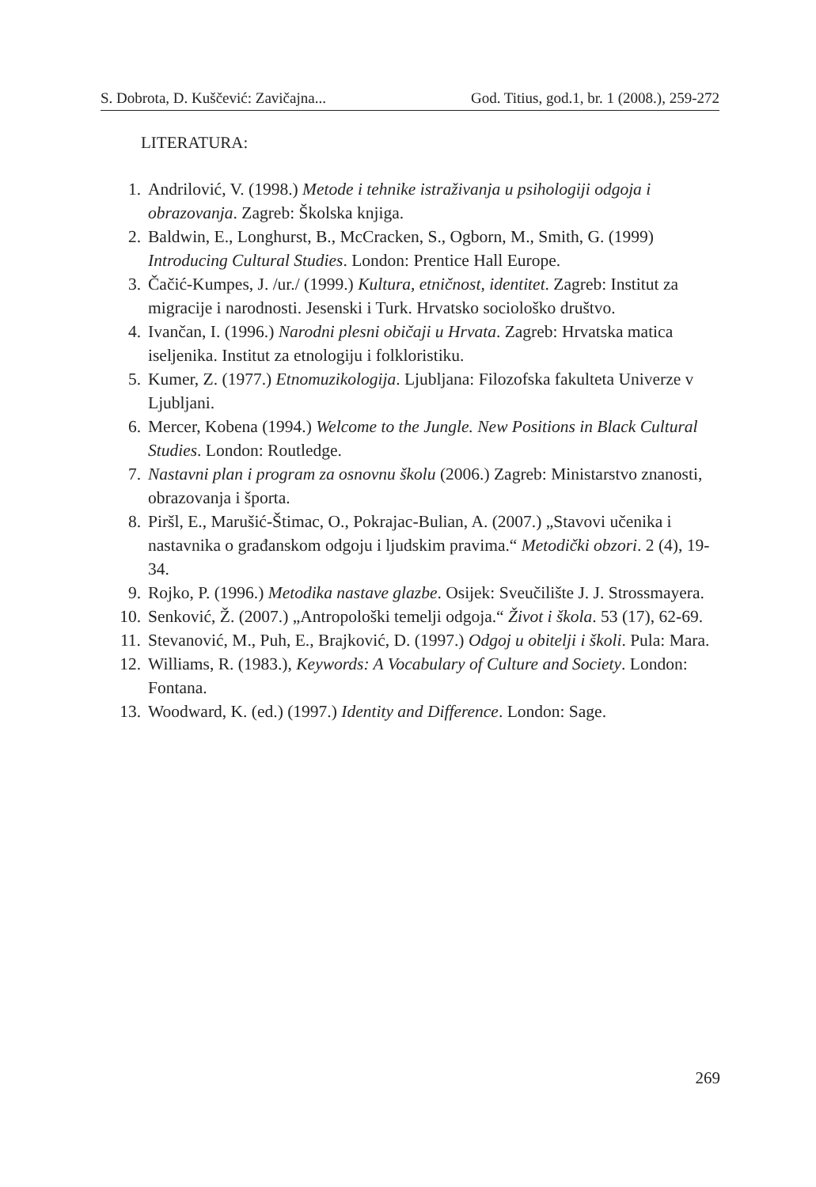S. Dobrota, D. Kuščević: Zavičajna... God. Titius, god.1, br. 1 (2008.), 259-272
LITERATURA:
1. Andrilović, V. (1998.) Metode i tehnike istraživanja u psihologiji odgoja i obrazovanja. Zagreb: Školska knjiga.
2. Baldwin, E., Longhurst, B., McCracken, S., Ogborn, M., Smith, G. (1999) Introducing Cultural Studies. London: Prentice Hall Europe.
3. Čačić-Kumpes, J. /ur./ (1999.) Kultura, etničnost, identitet. Zagreb: Institut za migracije i narodnosti. Jesenski i Turk. Hrvatsko sociološko društvo.
4. Ivančan, I. (1996.) Narodni plesni običaji u Hrvata. Zagreb: Hrvatska matica iseljenika. Institut za etnologiju i folkloristiku.
5. Kumer, Z. (1977.) Etnomuzikologija. Ljubljana: Filozofska fakulteta Univerze v Ljubljani.
6. Mercer, Kobena (1994.) Welcome to the Jungle. New Positions in Black Cultural Studies. London: Routledge.
7. Nastavni plan i program za osnovnu školu (2006.) Zagreb: Ministarstvo znanosti, obrazovanja i športa.
8. Piršl, E., Marušić-Štimac, O., Pokrajac-Bulian, A. (2007.) „Stavovi učenika i nastavnika o građanskom odgoju i ljudskim pravima.“ Metodički obzori. 2 (4), 19-34.
9. Rojko, P. (1996.) Metodika nastave glazbe. Osijek: Sveučilište J. J. Strossmayera.
10. Senković, Ž. (2007.) „Antropološki temelji odgoja.“ Život i škola. 53 (17), 62-69.
11. Stevanović, M., Puh, E., Brajković, D. (1997.) Odgoj u obitelji i školi. Pula: Mara.
12. Williams, R. (1983.), Keywords: A Vocabulary of Culture and Society. London: Fontana.
13. Woodward, K. (ed.) (1997.) Identity and Difference. London: Sage.
269